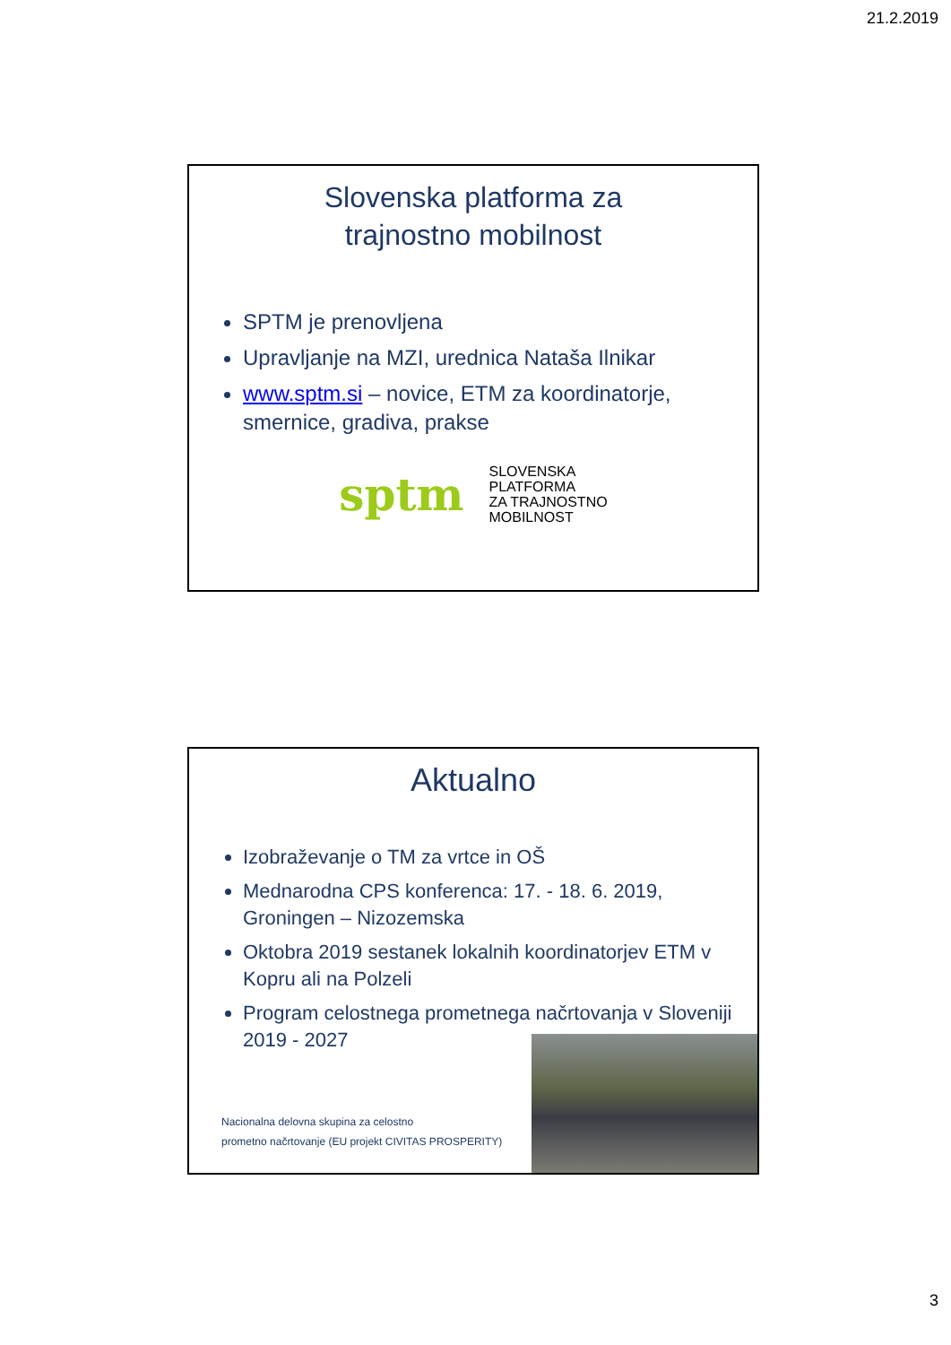21.2.2019
Slovenska platforma za
trajnostno mobilnost
SPTM je prenovljena
Upravljanje na MZI, urednica Nataša Ilnikar
www.sptm.si – novice, ETM za koordinatorje, smernice, gradiva, prakse
sptm SLOVENSKA
PLATFORMA
ZA TRAJNOSTNO
MOBILNOST
Aktualno
Izobraževanje o TM za vrtce in OŠ
Mednarodna CPS konferenca: 17. - 18. 6. 2019, Groningen – Nizozemska
Oktobra 2019 sestanek lokalnih koordinatorjev ETM v Kopru ali na Polzeli
Program celostnega prometnega načrtovanja v Sloveniji 2019 - 2027
Nacionalna delovna skupina za celostno
prometno načrtovanje (EU projekt CIVITAS PROSPERITY)
3